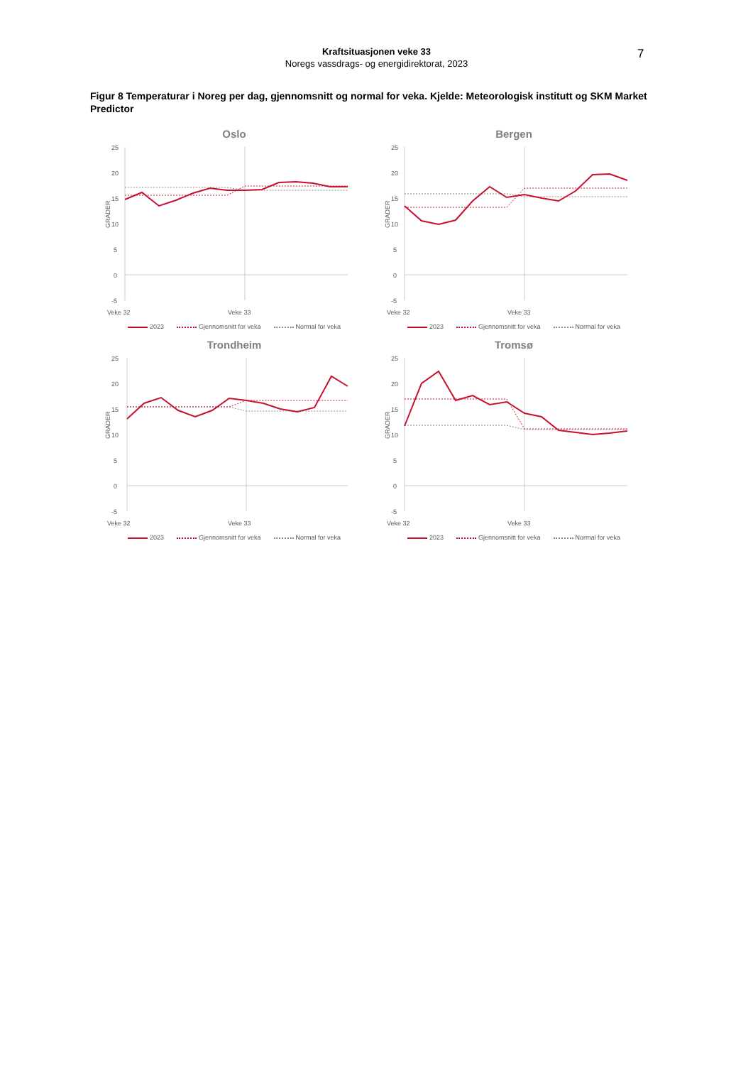Kraftsituasjonen veke 33
Noregs vassdrags- og energidirektorat, 2023
7
Figur 8 Temperaturar i Noreg per dag, gjennomsnitt og normal for veka. Kjelde: Meteorologisk institutt og SKM Market Predictor
Oslo
25
20
15
10
5
0
-5
GRADER
Veke 32
Veke 33
2023 Gjennomsnitt for veka Normal for veka
Bergen
25
20
15
10
5
0
-5
GRADER
Veke 32
Veke 33
2023 Gjennomsnitt for veka Normal for veka
Trondheim
25
20
15
10
5
0
-5
GRADER
Veke 32
Veke 33
2023 Gjennomsnitt for veka Normal for veka
Tromsø
25
20
15
10
5
0
-5
GRADER
Veke 32
Veke 33
2023 Gjennomsnitt for veka Normal for veka